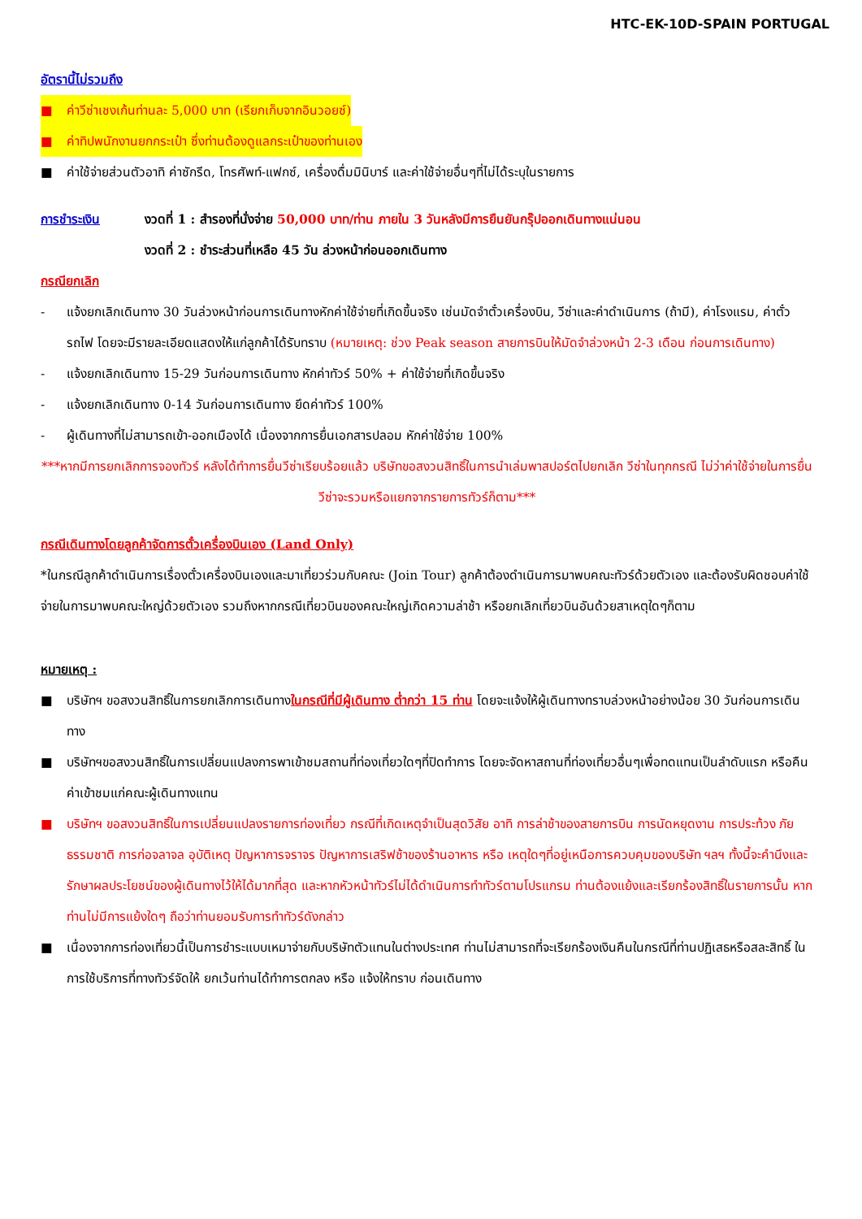HTC-EK-10D-SPAIN PORTUGAL
อัตรานี้ไม่รวมถึง
■ ค่าวีซ่าเชงเก้นท่านละ 5,000 บาท (เรียกเก็บจากอินวอยซ์)
■ ค่าทิปพนักงานยกกระเป๋า ซึ่งท่านต้องดูแลกระเป๋าของท่านเอง
■ ค่าใช้จ่ายส่วนตัวอาทิ ค่าซักรีด, โทรศัพท์-แฟกซ์, เครื่องดื่มมินิบาร์ และค่าใช้จ่ายอื่นๆที่ไม่ได้ระบุในรายการ
การชำระเงิน งวดที่ 1 : สำรองที่นั่งจ่าย 50,000 บาท/ท่าน ภายใน 3 วันหลังมีการยืนยันกรุ๊ปออกเดินทางแน่นอน
งวดที่ 2 : ชำระส่วนที่เหลือ 45 วัน ล่วงหน้าก่อนออกเดินทาง
กรณียกเลิก
- แจ้งยกเลิกเดินทาง 30 วันล่วงหน้าก่อนการเดินทางหักค่าใช้จ่ายที่เกิดขึ้นจริง เช่นมัดจำตั๋วเครื่องบิน, วีซ่าและค่าดำเนินการ (ถ้ามี), ค่าโรงแรม, ค่าตั๋วรถไฟ โดยจะมีรายละเอียดแสดงให้แก่ลูกค้าได้รับทราบ (หมายเหตุ: ช่วง Peak season สายการบินให้มัดจำล่วงหน้า 2-3 เดือน ก่อนการเดินทาง)
- แจ้งยกเลิกเดินทาง 15-29 วันก่อนการเดินทาง หักค่าทัวร์ 50% + ค่าใช้จ่ายที่เกิดขึ้นจริง
- แจ้งยกเลิกเดินทาง 0-14 วันก่อนการเดินทาง ยึดค่าทัวร์ 100%
- ผู้เดินทางที่ไม่สามารถเข้า-ออกเมืองได้ เนื่องจากการยื่นเอกสารปลอม หักค่าใช้จ่าย 100%
***หากมีการยกเลิกการจองทัวร์ หลังได้ทำการยื่นวีซ่าเรียบร้อยแล้ว บริษัทขอสงวนสิทธิ์ในการนำเล่มพาสปอร์ตไปยกเลิก วีซ่าในทุกกรณี ไม่ว่าค่าใช้จ่ายในการยื่นวีซ่าจะรวมหรือแยกจากรายการทัวร์ก็ตาม***
กรณีเดินทางโดยลูกค้าจัดการตั๋วเครื่องบินเอง (Land Only)
*ในกรณีลูกค้าดำเนินการเรื่องตั๋วเครื่องบินเองและมาเที่ยวร่วมกับคณะ (Join Tour) ลูกค้าต้องดำเนินการมาพบคณะทัวร์ด้วยตัวเอง และต้องรับผิดชอบค่าใช้จ่ายในการมาพบคณะใหญ่ด้วยตัวเอง รวมถึงหากกรณีเที่ยวบินของคณะใหญ่เกิดความล่าช้า หรือยกเลิกเที่ยวบินอันด้วยสาเหตุใดๆก็ตาม
หมายเหตุ :
■ บริษัทฯ ขอสงวนสิทธิ์ในการยกเลิกการเดินทางในกรณีที่มีผู้เดินทาง ต่ำกว่า 15 ท่าน โดยจะแจ้งให้ผู้เดินทางทราบล่วงหน้าอย่างน้อย 30 วันก่อนการเดินทาง
■ บริษัทฯขอสงวนสิทธิ์ในการเปลี่ยนแปลงการพาเข้าชมสถานที่ท่องเที่ยวใดๆที่ปิดทำการ โดยจะจัดหาสถานที่ท่องเที่ยวอื่นๆเพื่อทดแทนเป็นลำดับแรก หรือคืนค่าเข้าชมแก่คณะผู้เดินทางแทน
■ บริษัทฯ ขอสงวนสิทธิ์ในการเปลี่ยนแปลงรายการท่องเที่ยว กรณีที่เกิดเหตุจำเป็นสุดวิสัย อาทิ การล่าช้าของสายการบิน การนัดหยุดงาน การประท้วง ภัยธรรมชาติ การก่อจลาจล อุบัติเหตุ ปัญหาการจราจร ปัญหาการเสริฟช้าของร้านอาหาร หรือ เหตุใดๆที่อยู่เหนือการควบคุมของบริษัท ฯลฯ ทั้งนี้จะคำนึงและรักษาผลประโยชน์ของผู้เดินทางไว้ให้ได้มากที่สุด และหากหัวหน้าทัวร์ไม่ได้ดำเนินการทำทัวร์ตามโปรแกรม ท่านต้องแย้งและเรียกร้องสิทธิ์ในรายการนั้น หากท่านไม่มีการแย้งใดๆ ถือว่าท่านยอมรับการทำทัวร์ดังกล่าว
■ เนื่องจากการท่องเที่ยวนี้เป็นการชำระแบบเหมาจ่ายกับบริษัทตัวแทนในต่างประเทศ ท่านไม่สามารถที่จะเรียกร้องเงินคืนในกรณีที่ท่านปฏิเสธหรือสละสิทธิ์ ในการใช้บริการที่ทางทัวร์จัดให้ ยกเว้นท่านได้ทำการตกลง หรือ แจ้งให้ทราบ ก่อนเดินทาง